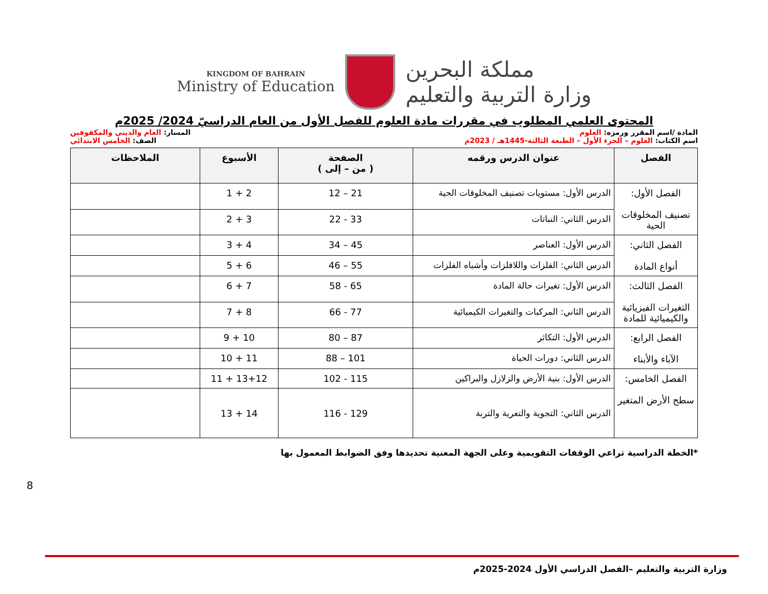KINGDOM OF BAHRAIN
Ministry of Education
مملكة البحرين
وزارة التربية والتعليم
المحتوى العلمي المطلوب في مقررات مادة العلوم للفصل الأول من العام الدراسيّ 2024/ 2025م
المادة /اسم المقرر ورمزه: العلوم المسار: العام والديني والمكفوفين
اسم الكتاب: العلوم – الجزء الأول – الطبعة الثالثة-1445هـ / 2023م الصف: الخامس الابتدائي
| الفصل | عنوان الدرس ورقمه | الصفحة ( من – إلى ) | الأسبوع | الملاحظات |
| --- | --- | --- | --- | --- |
| الفصل الأول: تصنيف المخلوقات الحية | الدرس الأول: مستويات تصنيف المخلوقات الحية | 21 – 12 | 2 + 1 | |
| | الدرس الثاني: النباتات | 33 - 22 | 3 + 2 | |
| الفصل الثاني: أنواع المادة | الدرس الأول: العناصر | 45 – 34 | 4 + 3 | |
| | الدرس الثاني: الفلزات واللافلزات وأشباه الفلزات | 55 – 46 | 6 + 5 | |
| الفصل الثالث: التغيرات الفيزيائية والكيميائية للمادة | الدرس الأول: تغيرات حالة المادة | 65 - 58 | 7 + 6 | |
| | الدرس الثاني: المركبات والتغيرات الكيميائية | 77 - 66 | 8 + 7 | |
| الفصل الرابع: الآباء والأبناء | الدرس الأول: التكاثر | 87 – 80 | 10 + 9 | |
| | الدرس الثاني: دورات الحياة | 101 – 88 | 11 + 10 | |
| الفصل الخامس: سطح الأرض المتغير | الدرس الأول: بنية الأرض والزلازل والبراكين | 115 - 102 | 13+12 + 11 | |
| | الدرس الثاني: التجوية والتعرية والتربة | 129 - 116 | 14 + 13 | |
*الخطة الدراسية تراعي الوقفات التقويمية وعلى الجهة المعنية تحديدها وفق الضوابط المعمول بها
8
وزارة التربية والتعليم –الفصل الدراسي الأول 2024-2025م